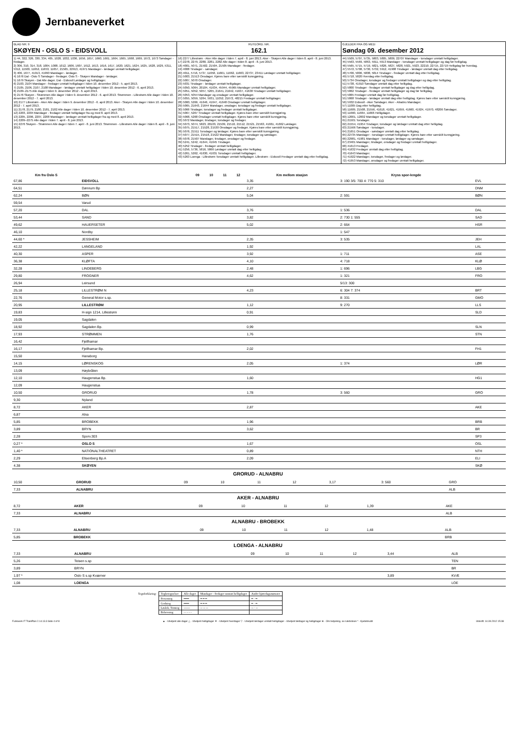Jernbaneverket
| BLAD NR. 9 SKØYEN - OSLO S - EIDSVOLL | RUTEORD. NR. 162.1 | GJELDER FRA OG MED: Søndag 09. desember 2012 |
| 1) 44, 322, 326, 330, 334, 405, 1028, 1032, 1036, 1656, 1657, 1660, 1661, 1664, 1665, 1668, 1669, 1672, 1673 Søndager - fredager. 2) 306, 310, 314, 318, 1004, 1008, 1012, 1606, 1607, 1612, 1613, 1616, 1617, 1620, 1621, 1624, 1625, 1628, 1629, 5311, 5312, 11500, 11652, 11653, 11657, 21565, 22913, 41971 Mandager - lørdager unntatt helligdager. 3) 406, 1677, 41913, 41990 Mandager - lørdager. 4) 1676 Dal - Oslo S Søndager - fredager. Oslo S - Skøyen Mandager - lørdager. 5) 1679 Skøyen - Dal Alle dager. Dal - Eidsvoll Lørdager og helligdager. 6) 2103, 2104 Mandager - fredager unntatt helligdager i tiden 10. desember 2012 - 5. april 2013. 7) 2105, 2106, 2107, 2108 Mandager - lørdager unntatt helligdager i tiden 10. desember 2012 - 6. april 2013. 8) 2109–2175 Alle dager i tiden 9. desember 2012 - 6. april 2013. 9) 2176 Skøyen - Strømmen Alle dager i tiden 9. desember 2012 - 6. april 2013. Strømmen - Lillestrøm Alle dager i tiden 10. desember 2012 - 7. april 2013. 10) 2177 Lillestrøm - Aker Alle dager i tiden 9. desember 2012 - 6. april 2013. Aker - Skøyen Alle dager i tiden 10. desember 2012 - 7. april 2013. 11) 2178, 2179, 2180, 2181, 2182 Alle dager i tiden 10. desember 2012 - 7. april 2013. 12) 2203, 2204 Mandager - fredager unntatt helligdager fra og med 8. april 2013. 13) 2205, 2206, 2207, 2208 Mandager - lørdager unntatt helligdager fra og med 8. april 2013. 14) 2209–2275 Alle dager i tiden 7. april - 8. juni 2013. 15) 2276 Skøyen - Strømmen Alle dager i tiden 7. april - 8. juni 2013. Strømmen - Lillestrøm Alle dager i tiden 8. april - 8. juni 2013. | 16) 2277 Lillestrøm - Aker Alle dager i tiden 7. april - 8. juni 2013. Aker - Skøyen Alle dager i tiden 8. april - 8. juni 2013. 17) 2278, 2279, 2280, 2281, 2282 Alle dager i tiden 8. april - 8. juni 2013. 18) 4001, 5071, 21502, 21504, 21505 Mandager - fredager. 19) 4008 Tirsdager - søndager. 20) 4011, 5716, 5737, 11658, 11661, 11662, 11663, 22737, 23411 Lørdager unntatt helligdager. 21) 5003, 21513 Onsdager. Kjøres bare etter særskilt kunngjøring. 22) 5007, 5070 Onsdager. 23) 5031 Tirsdager - lørdager unntatt helligdager. 24) 5050, 5064, 20104, 41634, 45944, 45965 Mandager unntatt helligdager. 25) 5051, 5052, 5057, 5265, 21641, 21642, 41637, 41638 Tirsdager unntatt helligdager. 26) 5053, 5054 Mandager og onsdager unntatt helligdager. 27) 5055, 5059, 5264, 5931, 11052, 21672, 48215 Fredager unntatt helligdager. 28) 5060, 5266, 41646, 41647, 41648 Onsdager unntatt helligdager. 29) 5065, 21643, 21644 Mandager, onsdager, torsdager og fredager unntatt helligdager. 30) 5066 Tirsdager, torsdager og fredager unntatt helligdager. 31) 5067, 5267 Tirsdager unntatt helligdager. Kjøres bare etter særskilt kunngjøring. 32) 5068, 5268 Onsdager unntatt helligdager. Kjøres bare etter særskilt kunngjøring. 33) 5072 Mandager, tirsdager, torsdager og fredager. 34) 5073, 5074, 5823, 20103, 21509, 21510, 21512, 21521, 21563, 41661, 41662 Lørdager. 35) 5075, 21517, 21528, 21530 Onsdager og fredager. Kjøres bare etter særskilt kunngjøring. 36) 5076, 21511 Torsdager og lørdager. Kjøres bare etter særskilt kunngjøring. 37) 5077, 21515, 21518, 21522 Mandager, tirsdager, torsdager og søndager. 38) 5078, 21507 Mandager, tirsdager, onsdager og fredager. 39) 5241, 5242, 41644, 41645 Tirsdager. 40) 5252 Tirsdager - fredager unntatt helligdager. 41) 5256, 5736, 5816, 5866 Lørdager unntatt dag etter helligdag. 42) 5261, 5262, 41630, 41631 Torsdager unntatt helligdager. 43) 5263 Loenga - Lillestrøm Torsdager unntatt helligdager. Lillestrøm - Eidsvoll Fredager unntatt dag etter helligdag. | 44) 5509, 5707, 5735, 5803, 5805, 5809, 22707 Mandager - torsdager unntatt helligdager. 45) 5563, 5569, 5863, 5911, 5913 Mandager - torsdager unntatt helligdager og dag før helligdag. 46) 5565, 5715, 5719, 5821, 5826, 5827, 5828, 5921, 5923, 22210, 22715, 22719 Helligdag før hverdag. 47) 5572, 5708, 5730, 5732, 5912, 41908 Tirsdager - lørdager unntatt dag etter helligdag. 48) 5706, 5806, 5808, 5814 Tirsdager - fredager unntatt dag etter helligdag. 49) 5718, 5820 Hverdag etter helligdag. 50) 5734 Onsdager, torsdager og fredager unntatt helligdager og dag etter helligdag. 51) 5738, 41910 Søndager unntatt dag etter helligdag. 52) 5800 Tirsdager - fredager unntatt helligdager og dag etter helligdag. 53) 5862 Tirsdager - fredager unntatt helligdager og dag før helligdag. 54) 5865 Fredager unntatt dag før helligdag. 55) 5868 Tirsdager - lørdager unntatt dag etter helligdag. Kjøres bare etter særskilt kunngjøring. 56) 5932 Eidsvoll - Aker Søndager. Aker - Alnabru Mandager. 57) 11005 Dag etter helligdag. 58) 11609, 21508, 21556, 41618, 41621, 41659, 41660, 41924, 41970, 48206 Søndager. 59) 11660, 11664, 11666 Helligdager. 60) 12001, 12002 Mandager og torsdager unntatt helligdager. 61) 21501 Torsdager. 62) 21554, 41954 Tirsdager, torsdager og lørdager unntatt dag etter helligdag. 63) 21566 Søndager - torsdager. 64) 21651 Onsdager - søndager unntatt dag etter helligdag. 65) 22735 Mandager - torsdager unntatt helligdager. Kjøres bare etter særskilt kunngjøring. 66) 22981, 41981 Mandager - torsdager, lørdager og søndager. 67) 23401 Mandager, tirsdager, onsdager og fredager unntatt helligdager. 68) 41613 Fredager. 69) 41632 Fredager unntatt dag etter helligdag. 70) 41643 Mandager. 71) 41922 Mandager, torsdager, fredager og lørdager. 72) 41953 Mandager, onsdager og fredager unntatt helligdager. |
| Km fra Oslo S | | 09 | 10 | 11 | 12 | Km mellom stasjon | Kryss spor-lengde | |
| --- | --- | --- | --- | --- | --- | --- | --- | --- |
| 67,86 | EIDSVOLL | | | | | 3,35 | 3: 190 3/5: 700 4: 770 5: 310 | EVL |
| 64,51 | Dønnum Bp | | | | | 2,27 | | DNM |
| 62,24 | BØN | | | | | 5,04 | 2: 591 | BØN |
| 59,54 | Varud | | | | | | | |
| 57,20 | DAL | | | | | 3,76 | 1: 536 | DAL |
| 53,44 | SAND | | | | | 3,82 | 2: 730 1: 555 | SAD |
| 49,62 | HAUERSETER | | | | | 5,02 | 2: 664 | HSR |
| 46,10 | Nordby | | | | | | 1: 547 | |
| 44,60 * | JESSHEIM | | | | | 2,35 | 3: 535 | JEH |
| 42,22 | LANGELAND | | | | | 1,92 | | LAL |
| 40,30 | ASPER | | | | | 3,92 | 1: 711 | ASE |
| 36,38 | KLØFTA | | | | | 4,10 | 4: 718 | KLØ |
| 32,28 | LINDEBERG | | | | | 2,48 | 1: 696 | LBG |
| 29,80 | FROGNER | | | | | 4,62 | 1: 321 | FRO |
| 26,94 | Leirsund | | | | | | 5/13: 300 | |
| 25,18 | LILLESTRØM N | | | | | 4,23 | 6: 304 7: 374 | BRT |
| 22,76 | General Motor s.sp. | | | | | | 8: 331 | GMO |
| 20,95 | LILLESTRØM | | | | | 1,12 | 9: 270 | LLS |
| 19,83 | H-sign 1214, Lillestrøm | | | | | 0,91 | | SLD |
| 19,05 | Sagdalen | | | | | | | |
| 18,92 | Sagdalen Bp. | | | | | 0,99 | | SLN |
| 17,93 | STRØMMEN | | | | | 1,76 | | STN |
| 16,42 | Fjellhamar | | | | | | | |
| 16,17 | Fjellhamar Bp. | | | | | 2,02 | | FH1 |
| 15,50 | Hanaborg | | | | | | | |
| 14,15 | LØRENSKOG | | | | | 2,05 | 1: 374 | LØR |
| 13,09 | Høybråten | | | | | | | |
| 12,10 | Haugenstua Bp. | | | | | 1,60 | | HG1 |
| 12,09 | Haugenstua | | | | | | | |
| 10,50 | GRORUD | | | | | 1,78 | 3: 560 | GRO |
| 9,30 | Nyland | | | | | | | |
| 8,72 | AKER | | | | | 2,87 | | AKE |
| 6,87 | Alna | | | | | | | |
| 5,85 | BROBEKK | | | | | 1,96 | | BRB |
| 3,89 | BRYN | | | | | 3,62 | | BR |
| 2,28 | Sporv.303 | | | | | | | SP3 |
| 0,27 * | OSLO S | | | | | 1,67 | | OSL |
| 1,40 * | NATIONALTHEATRET | | | | | 0,89 | | NTH |
| 2,29 | Elisenberg Bp.A | | | | | 2,09 | | ELI |
| 4,38 | SKØYEN | | | | | | | SKØ |
GRORUD - ALNABRU
| 10,50 | GRORUD | 09 | 10 | 11 | 12 | 3,17 | 3: 560 | GRO |
| 7,33 | ALNABRU | | | | | | | ALB |
AKER - ALNABRU
| 8,72 | AKER | 09 | 10 | 11 | 12 | 1,39 | | AKE |
| 7,33 | ALNABRU | | | | | | | ALB |
ALNABRU - BROBEKK
| 7,33 | ALNABRU | 09 | 10 | 11 | 12 | 1,48 | | ALB |
| 5,85 | BROBEKK | | | | | | | BRB |
LOENGA - ALNABRU
| 7,33 | ALNABRU | 09 | 10 | 11 | 12 | 3,44 | | ALB |
| 5,26 | Teisen s.sp | | | | | | | TEN |
| 3,89 | BRYN | | | | | | | BR |
| 1,97 * | Oslo S s.sp Kværner | | | | | 3,89 | | KVÆ |
| 1,08 | LOENGA | | | | | | | LOE |
| Tegnforklaring: | Togbetegnelser | Alle dager | Mandager - fredager unntatt helligdager | Andre kjøredagsmønster |
| | Persontog | ━━━ | ━ ━ ━ | ━ · ━ |
| | Godstog | ━━━ | ━ ━ ━ | ━ · ━ |
| | Løslok, Tomtog | ─── | ─ ─ ─ | ─ · ─ |
| | Behovstog | - - - - - | | |
Funkwerk IT TrainPlan 2.14.13.3 Side 4 of 8 ▲ - Ubetjent alle dager △ - Ubetjent helligdager ▼ - Ubetjent hverdager ▽ - Ubetjent lørdager unntatt helligdager - Ubetjent lørdager og helligdager ⊗ - Om betjening, se rutebroken * - Kjedebrudd Utskrift: 14.09.2012 15:38